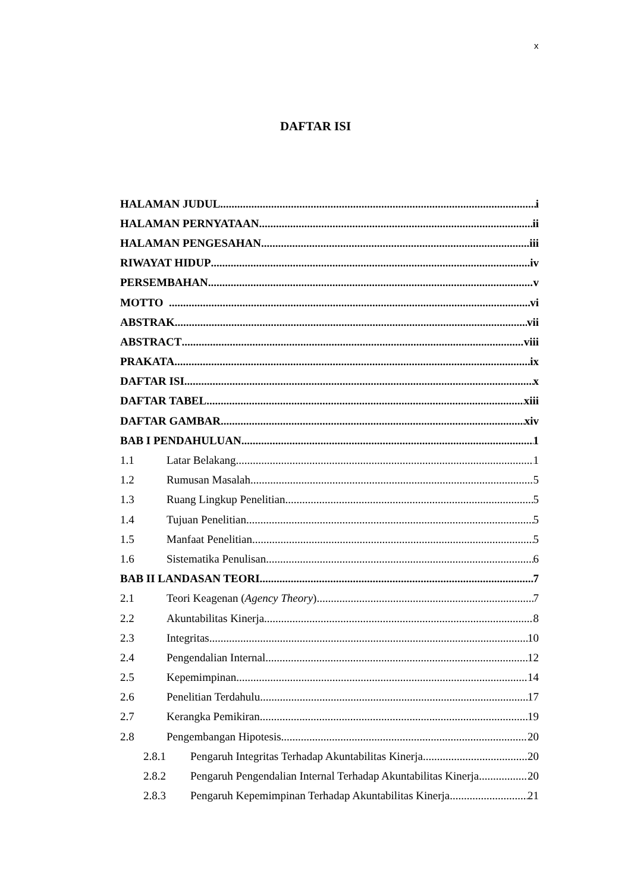x
DAFTAR ISI
HALAMAN JUDUL i
HALAMAN PERNYATAAN ii
HALAMAN PENGESAHAN iii
RIWAYAT HIDUP iv
PERSEMBAHAN v
MOTTO vi
ABSTRAK vii
ABSTRACT viii
PRAKATA ix
DAFTAR ISI x
DAFTAR TABEL xiii
DAFTAR GAMBAR xiv
BAB I PENDAHULUAN 1
1.1 Latar Belakang 1
1.2 Rumusan Masalah 5
1.3 Ruang Lingkup Penelitian 5
1.4 Tujuan Penelitian 5
1.5 Manfaat Penelitian 5
1.6 Sistematika Penulisan 6
BAB II LANDASAN TEORI 7
2.1 Teori Keagenan (Agency Theory) 7
2.2 Akuntabilitas Kinerja 8
2.3 Integritas 10
2.4 Pengendalian Internal 12
2.5 Kepemimpinan 14
2.6 Penelitian Terdahulu 17
2.7 Kerangka Pemikiran 19
2.8 Pengembangan Hipotesis 20
2.8.1 Pengaruh Integritas Terhadap Akuntabilitas Kinerja 20
2.8.2 Pengaruh Pengendalian Internal Terhadap Akuntabilitas Kinerja 20
2.8.3 Pengaruh Kepemimpinan Terhadap Akuntabilitas Kinerja 21